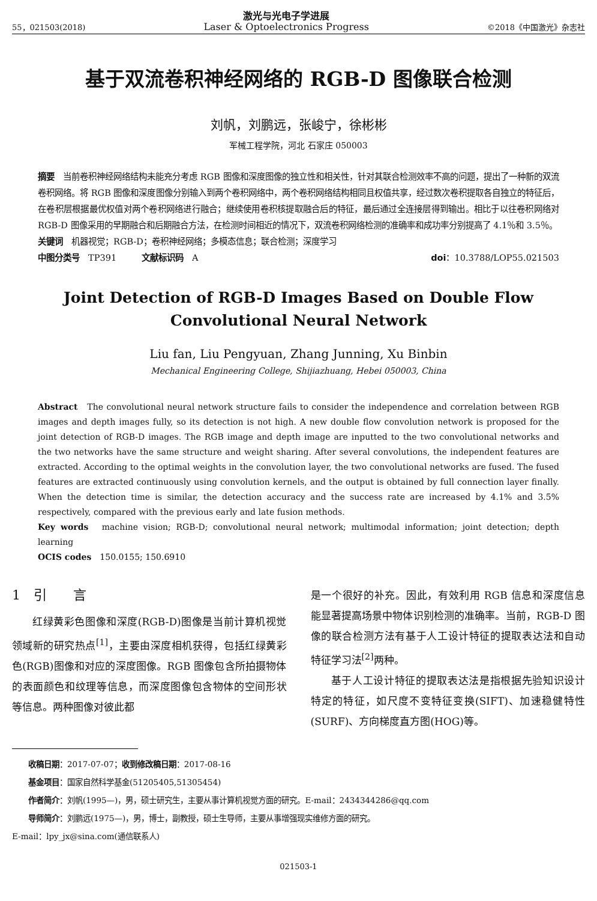55，021503(2018) 激光与光电子学进展
Laser & Optoelectronics Progress ©2018《中国激光》杂志社
基于双流卷积神经网络的 RGB-D 图像联合检测
刘帆，刘鹏远，张峻宁，徐彬彬
军械工程学院，河北 石家庄 050003
摘要　当前卷积神经网络结构未能充分考虑 RGB 图像和深度图像的独立性和相关性，针对其联合检测效率不高的问题，提出了一种新的双流卷积网络。将 RGB 图像和深度图像分别输入到两个卷积网络中，两个卷积网络结构相同且权值共享，经过数次卷积提取各自独立的特征后，在卷积层根据最优权值对两个卷积网络进行融合；继续使用卷积核提取融合后的特征，最后通过全连接层得到输出。相比于以往卷积网络对 RGB-D 图像采用的早期融合和后期融合方法，在检测时间相近的情况下，双流卷积网络检测的准确率和成功率分别提高了 4.1％和 3.5％。
关键词　机器视觉；RGB-D；卷积神经网络；多模态信息；联合检测；深度学习
中图分类号　TP391　　　文献标识码　A doi：10.3788/LOP55.021503
Joint Detection of RGB-D Images Based on Double Flow Convolutional Neural Network
Liu fan, Liu Pengyuan, Zhang Junning, Xu Binbin
Mechanical Engineering College, Shijiazhuang, Hebei 050003, China
Abstract　The convolutional neural network structure fails to consider the independence and correlation between RGB images and depth images fully, so its detection is not high. A new double flow convolution network is proposed for the joint detection of RGB-D images. The RGB image and depth image are inputted to the two convolutional networks and the two networks have the same structure and weight sharing. After several convolutions, the independent features are extracted. According to the optimal weights in the convolution layer, the two convolutional networks are fused. The fused features are extracted continuously using convolution kernels, and the output is obtained by full connection layer finally. When the detection time is similar, the detection accuracy and the success rate are increased by 4.1% and 3.5% respectively, compared with the previous early and late fusion methods.
Key words　machine vision; RGB-D; convolutional neural network; multimodal information; joint detection; depth learning
OCIS codes　150.0155; 150.6910
1　引　　言
红绿黄彩色图像和深度(RGB-D)图像是当前计算机视觉领域新的研究热点<sup>[1]</sup>，主要由深度相机获得，包括红绿黄彩色(RGB)图像和对应的深度图像。RGB 图像包含所拍摄物体的表面颜色和纹理等信息，而深度图像包含物体的空间形状等信息。两种图像对彼此都
是一个很好的补充。因此，有效利用 RGB 信息和深度信息能显著提高场景中物体识别检测的准确率。当前，RGB-D 图像的联合检测方法有基于人工设计特征的提取表达法和自动特征学习法<sup>[2]</sup>两种。
基于人工设计特征的提取表达法是指根据先验知识设计特定的特征，如尺度不变特征变换(SIFT)、加速稳健特性(SURF)、方向梯度直方图(HOG)等。
收稿日期：2017-07-07；收到修改稿日期：2017-08-16
基金项目：国家自然科学基金(51205405,51305454)
作者简介：刘帆(1995—)，男，硕士研究生，主要从事计算机视觉方面的研究。E-mail：2434344286@qq.com
导师简介：刘鹏远(1975—)，男，博士，副教授，硕士生导师，主要从事增强现实维修方面的研究。
E-mail：lpy_jx@sina.com(通信联系人)
021503-1